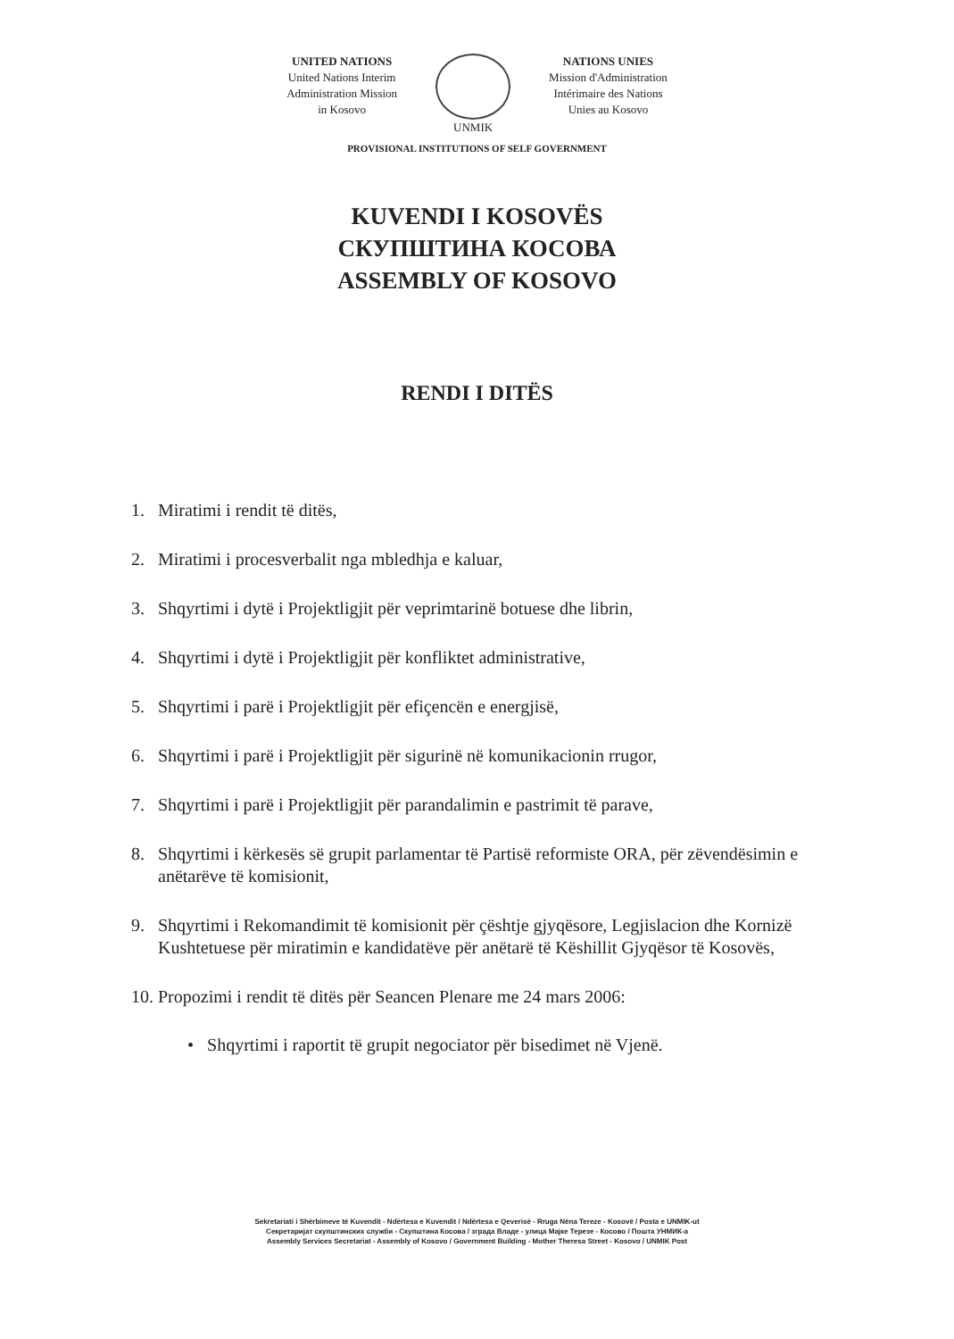UNITED NATIONS
United Nations Interim
Administration Mission
in Kosovo
UNMIK NATIONS UNIES
Mission d'Administration
Intérimaire des Nations
Unies au Kosovo
PROVISIONAL INSTITUTIONS OF SELF GOVERNMENT
KUVENDI I KOSOVËS
СКУПШТИНА КОСОВА
ASSEMBLY OF KOSOVO
RENDI I DITËS
1. Miratimi i rendit të ditës,
2. Miratimi i procesverbalit nga mbledhja e kaluar,
3. Shqyrtimi i dytë i Projektligjit për veprimtarinë botuese dhe librin,
4. Shqyrtimi i dytë i Projektligjit për konfliktet administrative,
5. Shqyrtimi i parë i Projektligjit për efiçencën e energjisë,
6. Shqyrtimi i parë i Projektligjit për sigurinë në komunikacionin rrugor,
7. Shqyrtimi i parë i Projektligjit për parandalimin e pastrimit të parave,
8. Shqyrtimi i kërkesës së grupit parlamentar të Partisë reformiste ORA, për zëvendësimin e anëtarëve të komisionit,
9. Shqyrtimi i Rekomandimit të komisionit për çështje gjyqësore, Legjislacion dhe Kornizë Kushtetuese për miratimin e kandidatëve për anëtarë të Këshillit Gjyqësor të Kosovës,
10. Propozimi i rendit të ditës për Seancen Plenare me 24 mars 2006:
• Shqyrtimi i raportit të grupit negociator për bisedimet në Vjenë.
Sekretariati i Shërbimeve të Kuvendit - Ndërtesa e Kuvendit / Ndërtesa e Qeverisë - Rruga Nëna Tereze - Kosovë / Posta e UNMIK-ut
Секретаријат скупштинских служби - Скупштина Косова / зграда Владе - улица Мајке Терезе - Косово / Пошта УНМИК-а
Assembly Services Secretariat - Assembly of Kosovo / Government Building - Mother Theresa Street - Kosovo / UNMIK Post